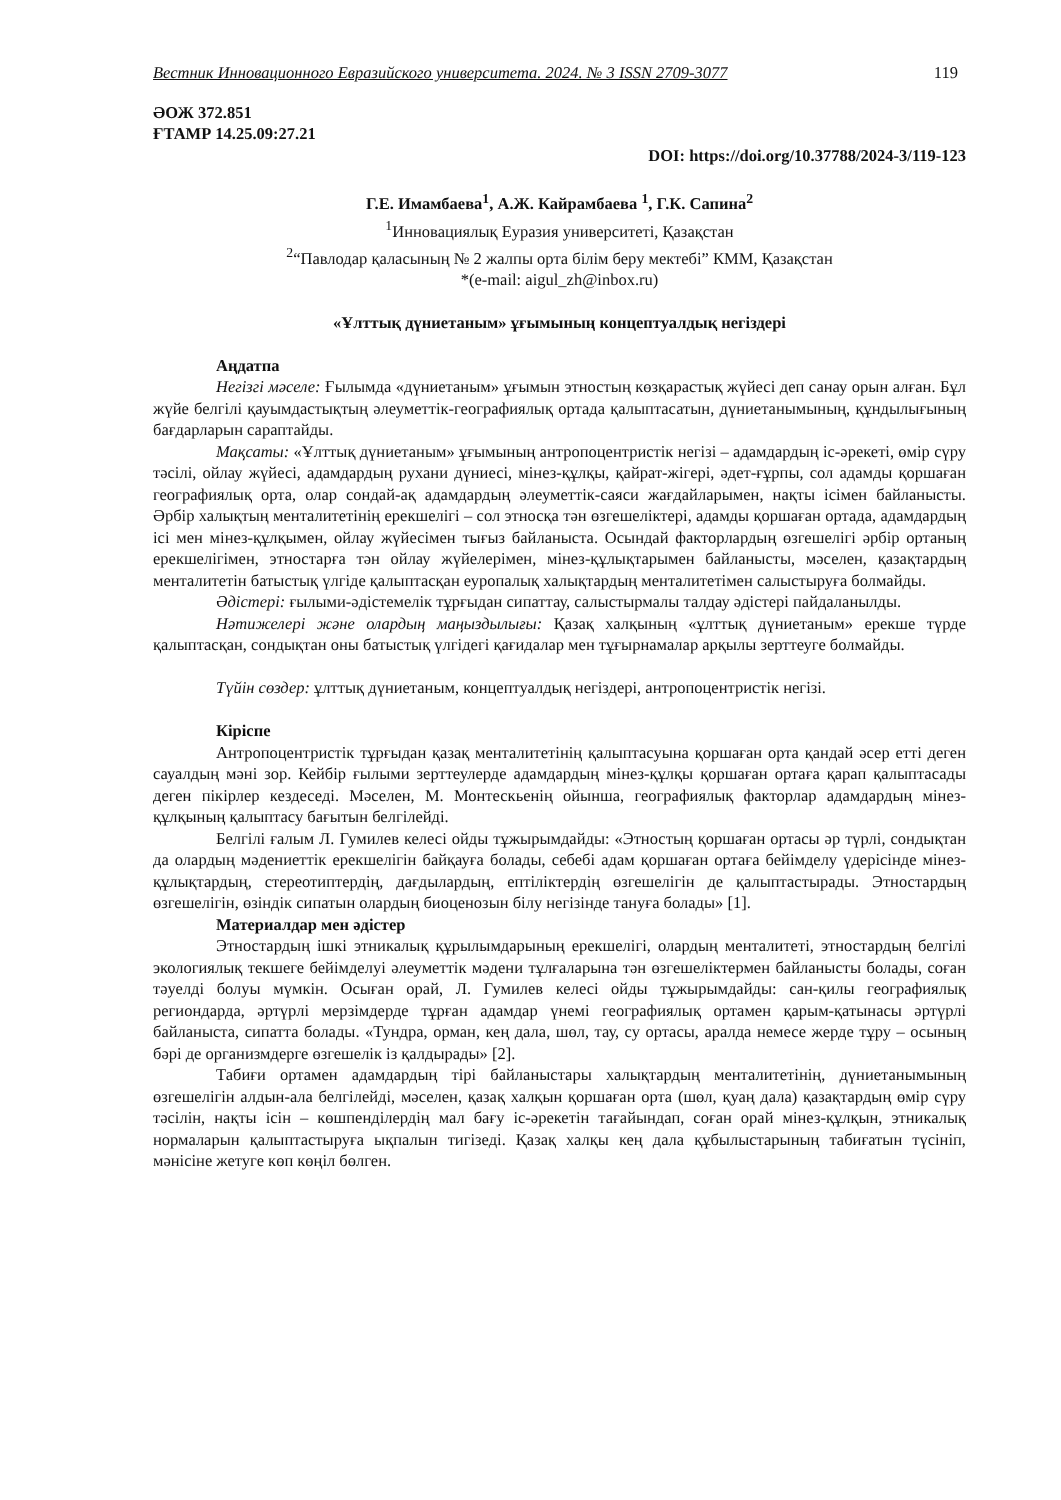Вестник Инновационного Евразийского университета. 2024. № 3 ISSN 2709-3077 119
ӘОЖ 372.851
ҒТАМР 14.25.09:27.21
DOI: https://doi.org/10.37788/2024-3/119-123
Г.Е. Имамбаева<sup>1</sup>, А.Ж. Кайрамбаева <sup>1</sup>, Г.К. Сапина<sup>2</sup>
<sup>1</sup> Инновациялық Еуразия университеті, Қазақстан
<sup>2</sup> “Павлодар қаласының № 2 жалпы орта білім беру мектебі” КММ, Қазақстан
*(e-mail: aigul_zh@inbox.ru)
«Ұлттық дүниетаным» ұғымының концептуалдық негіздері
Аңдатпа
Негізгі мәселе: Ғылымда «дүниетаным» ұғымын этностың көзқарастық жүйесі деп санау орын алған. Бұл жүйе белгілі қауымдастықтың әлеуметтік-географиялық ортада қалыптасатын, дүниетанымының, құндылығының бағдарларын сараптайды.
Мақсаты: «Ұлттық дүниетаным» ұғымының антропоцентристік негізі – адамдардың іс-әрекеті, өмір сүру тәсілі, ойлау жүйесі, адамдардың рухани дүниесі, мінез-құлқы, қайрат-жігері, әдет-ғұрпы, сол адамды қоршаған географиялық орта, олар сондай-ақ адамдардың әлеуметтік-саяси жағдайларымен, нақты ісімен байланысты. Әрбір халықтың менталитетінің ерекшелігі – сол этносқа тән өзгешеліктері, адамды қоршаған ортада, адамдардың ісі мен мінез-құлқымен, ойлау жүйесімен тығыз байланыста. Осындай факторлардың өзгешелігі әрбір ортаның ерекшелігімен, этностарға тән ойлау жүйелерімен, мінез-құлықтарымен байланысты, мәселен, қазақтардың менталитетін батыстық үлгіде қалыптасқан еуропалық халықтардың менталитетімен салыстыруға болмайды.
Әдістері: ғылыми-әдістемелік тұрғыдан сипаттау, салыстырмалы талдау әдістері пайдаланылды.
Нәтижелері және олардың маңыздылығы: Қазақ халқының «ұлттық дүниетаным» ерекше түрде қалыптасқан, сондықтан оны батыстық үлгідегі қағидалар мен тұғырнамалар арқылы зерттеуге болмайды.
Түйін сөздер: ұлттық дүниетаным, концептуалдық негіздері, антропоцентристік негізі.
Кіріспе
Антропоцентристік тұрғыдан қазақ менталитетінің қалыптасуына қоршаған орта қандай әсер етті деген сауалдың мәні зор. Кейбір ғылыми зерттеулерде адамдардың мінез-құлқы қоршаған ортаға қарап қалыптасады деген пікірлер кездеседі. Мәселен, М. Монтескьенің ойынша, географиялық факторлар адамдардың мінез-құлқының қалыптасу бағытын белгілейді.
Белгілі ғалым Л. Гумилев келесі ойды тұжырымдайды: «Этностың қоршаған ортасы әр түрлі, сондықтан да олардың мәдениеттік ерекшелігін байқауға болады, себебі адам қоршаған ортаға бейімделу үдерісінде мінез-құлықтардың, стереотиптердің, дағдылардың, ептіліктердің өзгешелігін де қалыптастырады. Этностардың өзгешелігін, өзіндік сипатын олардың биоценозын білу негізінде тануға болады» [1].
Материалдар мен әдістер
Этностардың ішкі этникалық құрылымдарының ерекшелігі, олардың менталитеті, этностардың белгілі экологиялық текшеге бейімделуі әлеуметтік мәдени тұлғаларына тән өзгешеліктермен байланысты болады, соған тәуелді болуы мүмкін. Осыған орай, Л. Гумилев келесі ойды тұжырымдайды: сан-қилы географиялық региондарда, әртүрлі мерзімдерде тұрған адамдар үнемі географиялық ортамен қарым-қатынасы әртүрлі байланыста, сипатта болады. «Тундра, орман, кең дала, шөл, тау, су ортасы, аралда немесе жерде тұру – осының бәрі де организмдерге өзгешелік із қалдырады» [2].
Табиғи ортамен адамдардың тірі байланыстары халықтардың менталитетінің, дүниетанымының өзгешелігін алдын-ала белгілейді, мәселен, қазақ халқын қоршаған орта (шөл, қуаң дала) қазақтардың өмір сүру тәсілін, нақты ісін – көшпенділердің мал бағу іс-әрекетін тағайындап, соған орай мінез-құлқын, этникалық нормаларын қалыптастыруға ықпалын тигізеді. Қазақ халқы кең дала құбылыстарының табиғатын түсініп, мәнісіне жетуге көп көңіл бөлген.